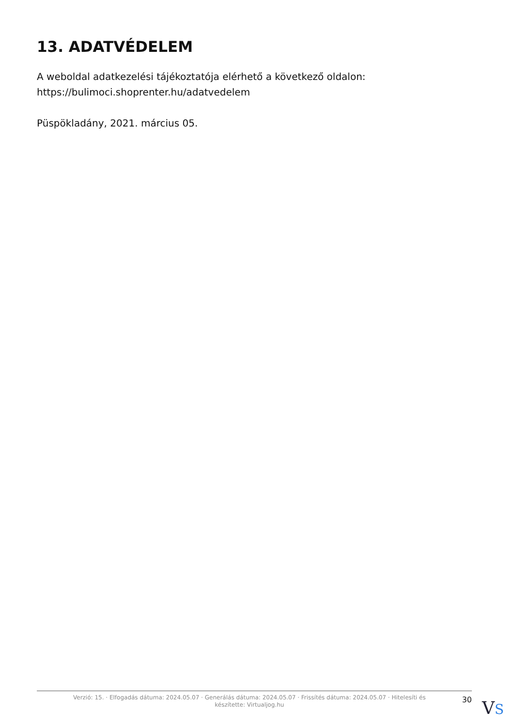13. ADATVÉDELEM
A weboldal adatkezelési tájékoztatója elérhető a következő oldalon: https://bulimoci.shoprenter.hu/adatvedelem
Püspökladány, 2021. március 05.
Verzió: 15. · Elfogadás dátuma: 2024.05.07 · Generálás dátuma: 2024.05.07 · Frissítés dátuma: 2024.05.07 · Hitelesíti és készítette: Virtualjog.hu
30
VS